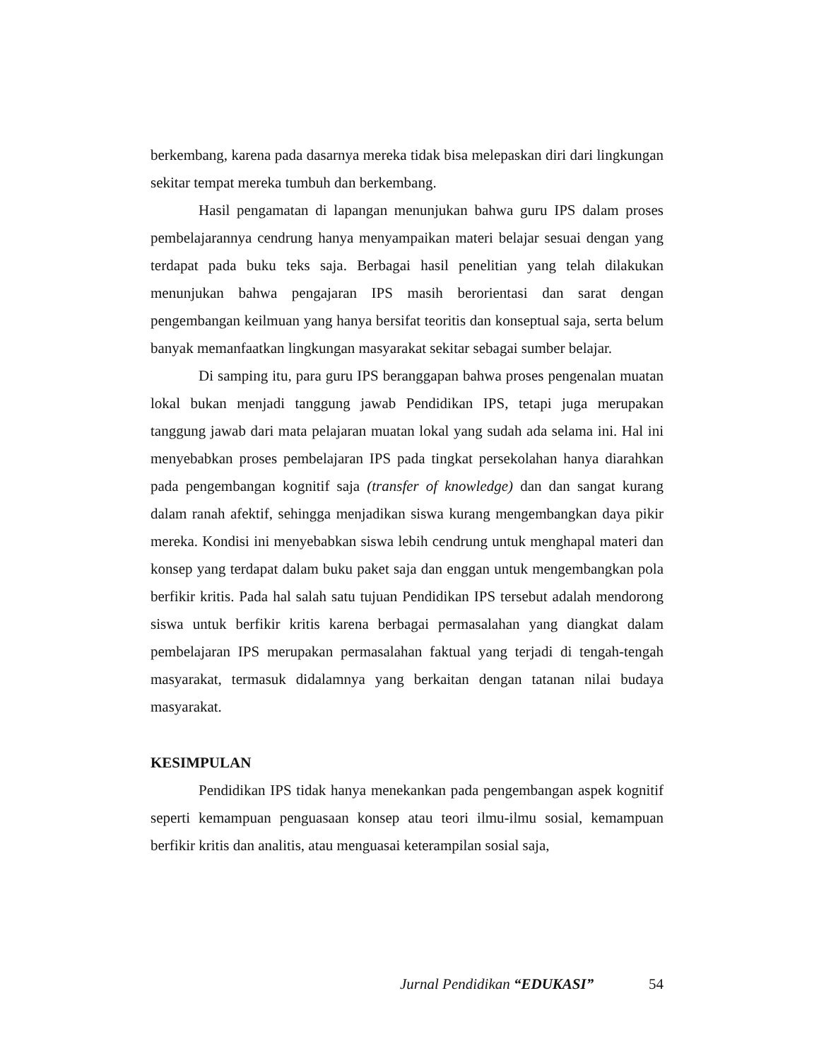berkembang, karena pada dasarnya mereka tidak bisa melepaskan diri dari lingkungan sekitar tempat mereka tumbuh dan berkembang.
Hasil pengamatan di lapangan menunjukan bahwa guru IPS dalam proses pembelajarannya cendrung hanya menyampaikan materi belajar sesuai dengan yang terdapat pada buku teks saja. Berbagai hasil penelitian yang telah dilakukan menunjukan bahwa pengajaran IPS masih berorientasi dan sarat dengan pengembangan keilmuan yang hanya bersifat teoritis dan konseptual saja, serta belum banyak memanfaatkan lingkungan masyarakat sekitar sebagai sumber belajar.
Di samping itu, para guru IPS beranggapan bahwa proses pengenalan muatan lokal bukan menjadi tanggung jawab Pendidikan IPS, tetapi juga merupakan tanggung jawab dari mata pelajaran muatan lokal yang sudah ada selama ini. Hal ini menyebabkan proses pembelajaran IPS pada tingkat persekolahan hanya diarahkan pada pengembangan kognitif saja (transfer of knowledge) dan dan sangat kurang dalam ranah afektif, sehingga menjadikan siswa kurang mengembangkan daya pikir mereka. Kondisi ini menyebabkan siswa lebih cendrung untuk menghapal materi dan konsep yang terdapat dalam buku paket saja dan enggan untuk mengembangkan pola berfikir kritis. Pada hal salah satu tujuan Pendidikan IPS tersebut adalah mendorong siswa untuk berfikir kritis karena berbagai permasalahan yang diangkat dalam pembelajaran IPS merupakan permasalahan faktual yang terjadi di tengah-tengah masyarakat, termasuk didalamnya yang berkaitan dengan tatanan nilai budaya masyarakat.
KESIMPULAN
Pendidikan IPS tidak hanya menekankan pada pengembangan aspek kognitif seperti kemampuan penguasaan konsep atau teori ilmu-ilmu sosial, kemampuan berfikir kritis dan analitis, atau menguasai keterampilan sosial saja,
Jurnal Pendidikan “EDUKASI” 54